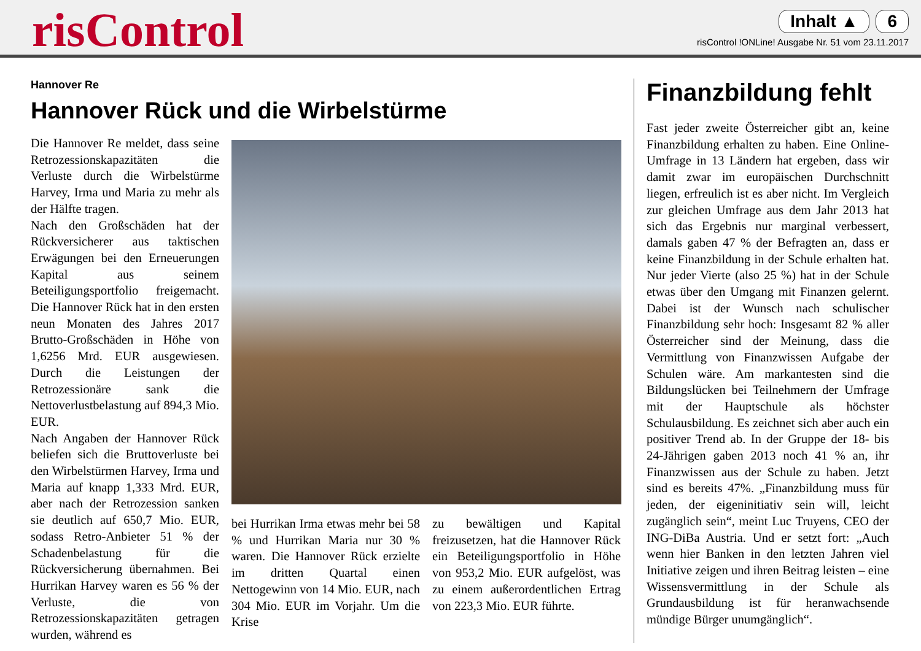risControl
Inhalt ▲ 6
risControl !ONLine! Ausgabe Nr. 51 vom 23.11.2017
Hannover Re
Hannover Rück und die Wirbelstürme
Die Hannover Re meldet, dass seine Retrozessionskapazitäten die Verluste durch die Wirbelstürme Harvey, Irma und Maria zu mehr als der Hälfte tragen.
Nach den Großschäden hat der Rückversicherer aus taktischen Erwägungen bei den Erneuerungen Kapital aus seinem Beteiligungsportfolio freigemacht. Die Hannover Rück hat in den ersten neun Monaten des Jahres 2017 Brutto-Großschäden in Höhe von 1,6256 Mrd. EUR ausgewiesen. Durch die Leistungen der Retrozessionäre sank die Nettoverlustbelastung auf 894,3 Mio. EUR.
Nach Angaben der Hannover Rück beliefen sich die Bruttoverluste bei den Wirbelstürmen Harvey, Irma und Maria auf knapp 1,333 Mrd. EUR, aber nach der Retrozession sanken sie deutlich auf 650,7 Mio. EUR, sodass Retro-Anbieter 51 % der Schadenbelastung für die Rückversicherung übernahmen. Bei Hurrikan Harvey waren es 56 % der Verluste, die von Retrozessionskapazitäten getragen wurden, während es
bei Hurrikan Irma etwas mehr bei 58 % und Hurrikan Maria nur 30 % waren. Die Hannover Rück erzielte im dritten Quartal einen Nettogewinn von 14 Mio. EUR, nach 304 Mio. EUR im Vorjahr. Um die Krise
zu bewältigen und Kapital freizusetzen, hat die Hannover Rück ein Beteiligungsportfolio in Höhe von 953,2 Mio. EUR aufgelöst, was zu einem außerordentlichen Ertrag von 223,3 Mio. EUR führte.
Finanzbildung fehlt
Fast jeder zweite Österreicher gibt an, keine Finanzbildung erhalten zu haben. Eine Online-Umfrage in 13 Ländern hat ergeben, dass wir damit zwar im europäischen Durchschnitt liegen, erfreulich ist es aber nicht. Im Vergleich zur gleichen Umfrage aus dem Jahr 2013 hat sich das Ergebnis nur marginal verbessert, damals gaben 47 % der Befragten an, dass er keine Finanzbildung in der Schule erhalten hat. Nur jeder Vierte (also 25 %) hat in der Schule etwas über den Umgang mit Finanzen gelernt. Dabei ist der Wunsch nach schulischer Finanzbildung sehr hoch: Insgesamt 82 % aller Österreicher sind der Meinung, dass die Vermittlung von Finanzwissen Aufgabe der Schulen wäre. Am markantesten sind die Bildungslücken bei Teilnehmern der Umfrage mit der Hauptschule als höchster Schulausbildung. Es zeichnet sich aber auch ein positiver Trend ab. In der Gruppe der 18- bis 24-Jährigen gaben 2013 noch 41 % an, ihr Finanzwissen aus der Schule zu haben. Jetzt sind es bereits 47%. „Finanzbildung muss für jeden, der eigeninitiativ sein will, leicht zugänglich sein“, meint Luc Truyens, CEO der ING-DiBa Austria. Und er setzt fort: „Auch wenn hier Banken in den letzten Jahren viel Initiative zeigen und ihren Beitrag leisten – eine Wissensvermittlung in der Schule als Grundausbildung ist für heranwachsende mündige Bürger unumgänglich“.